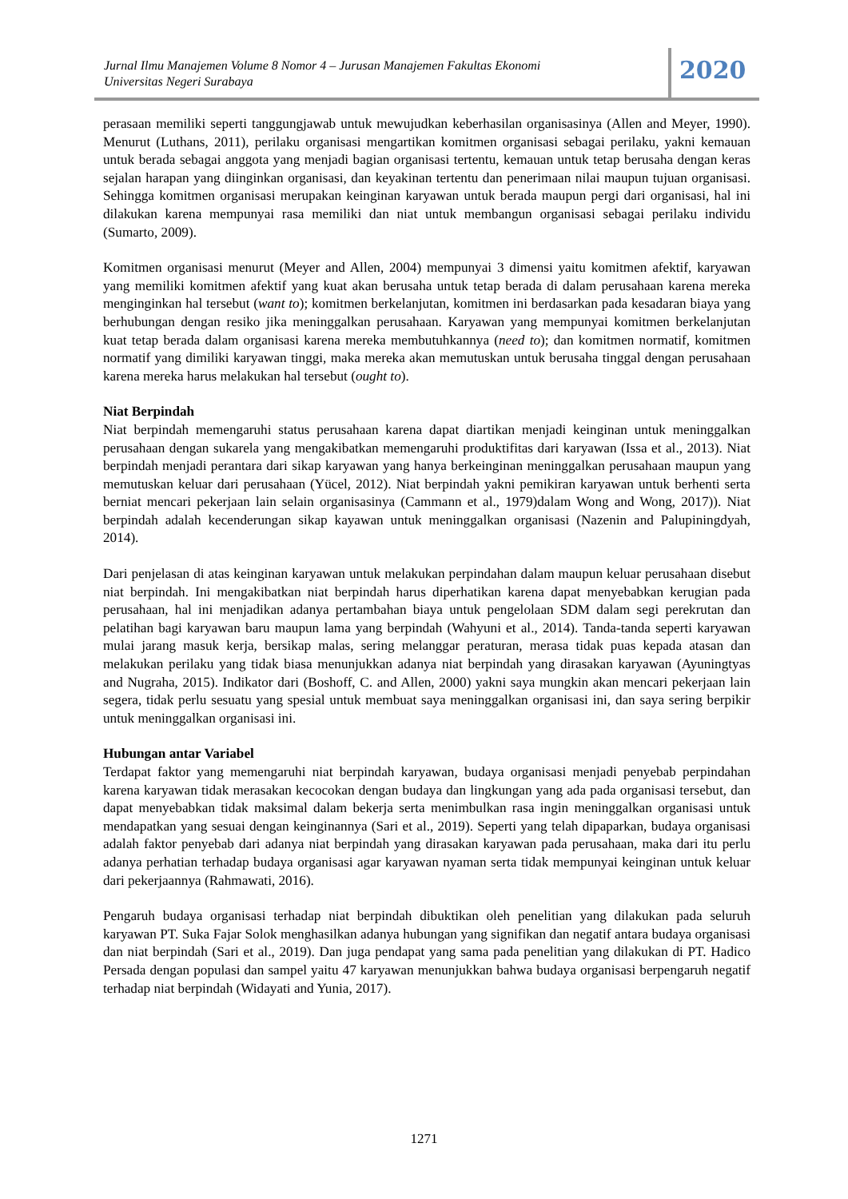Jurnal Ilmu Manajemen Volume 8 Nomor 4 – Jurusan Manajemen Fakultas Ekonomi
Universitas Negeri Surabaya
2020
perasaan memiliki seperti tanggungjawab untuk mewujudkan keberhasilan organisasinya (Allen and Meyer, 1990). Menurut (Luthans, 2011), perilaku organisasi mengartikan komitmen organisasi sebagai perilaku, yakni kemauan untuk berada sebagai anggota yang menjadi bagian organisasi tertentu, kemauan untuk tetap berusaha dengan keras sejalan harapan yang diinginkan organisasi, dan keyakinan tertentu dan penerimaan nilai maupun tujuan organisasi. Sehingga komitmen organisasi merupakan keinginan karyawan untuk berada maupun pergi dari organisasi, hal ini dilakukan karena mempunyai rasa memiliki dan niat untuk membangun organisasi sebagai perilaku individu (Sumarto, 2009).
Komitmen organisasi menurut (Meyer and Allen, 2004) mempunyai 3 dimensi yaitu komitmen afektif, karyawan yang memiliki komitmen afektif yang kuat akan berusaha untuk tetap berada di dalam perusahaan karena mereka menginginkan hal tersebut (want to); komitmen berkelanjutan, komitmen ini berdasarkan pada kesadaran biaya yang berhubungan dengan resiko jika meninggalkan perusahaan. Karyawan yang mempunyai komitmen berkelanjutan kuat tetap berada dalam organisasi karena mereka membutuhkannya (need to); dan komitmen normatif, komitmen normatif yang dimiliki karyawan tinggi, maka mereka akan memutuskan untuk berusaha tinggal dengan perusahaan karena mereka harus melakukan hal tersebut (ought to).
Niat Berpindah
Niat berpindah memengaruhi status perusahaan karena dapat diartikan menjadi keinginan untuk meninggalkan perusahaan dengan sukarela yang mengakibatkan memengaruhi produktifitas dari karyawan (Issa et al., 2013). Niat berpindah menjadi perantara dari sikap karyawan yang hanya berkeinginan meninggalkan perusahaan maupun yang memutuskan keluar dari perusahaan (Yücel, 2012). Niat berpindah yakni pemikiran karyawan untuk berhenti serta berniat mencari pekerjaan lain selain organisasinya (Cammann et al., 1979)dalam Wong and Wong, 2017)). Niat berpindah adalah kecenderungan sikap kayawan untuk meninggalkan organisasi (Nazenin and Palupiningdyah, 2014).
Dari penjelasan di atas keinginan karyawan untuk melakukan perpindahan dalam maupun keluar perusahaan disebut niat berpindah. Ini mengakibatkan niat berpindah harus diperhatikan karena dapat menyebabkan kerugian pada perusahaan, hal ini menjadikan adanya pertambahan biaya untuk pengelolaan SDM dalam segi perekrutan dan pelatihan bagi karyawan baru maupun lama yang berpindah (Wahyuni et al., 2014). Tanda-tanda seperti karyawan mulai jarang masuk kerja, bersikap malas, sering melanggar peraturan, merasa tidak puas kepada atasan dan melakukan perilaku yang tidak biasa menunjukkan adanya niat berpindah yang dirasakan karyawan (Ayuningtyas and Nugraha, 2015). Indikator dari (Boshoff, C. and Allen, 2000) yakni saya mungkin akan mencari pekerjaan lain segera, tidak perlu sesuatu yang spesial untuk membuat saya meninggalkan organisasi ini, dan saya sering berpikir untuk meninggalkan organisasi ini.
Hubungan antar Variabel
Terdapat faktor yang memengaruhi niat berpindah karyawan, budaya organisasi menjadi penyebab perpindahan karena karyawan tidak merasakan kecocokan dengan budaya dan lingkungan yang ada pada organisasi tersebut, dan dapat menyebabkan tidak maksimal dalam bekerja serta menimbulkan rasa ingin meninggalkan organisasi untuk mendapatkan yang sesuai dengan keinginannya (Sari et al., 2019). Seperti yang telah dipaparkan, budaya organisasi adalah faktor penyebab dari adanya niat berpindah yang dirasakan karyawan pada perusahaan, maka dari itu perlu adanya perhatian terhadap budaya organisasi agar karyawan nyaman serta tidak mempunyai keinginan untuk keluar dari pekerjaannya (Rahmawati, 2016).
Pengaruh budaya organisasi terhadap niat berpindah dibuktikan oleh penelitian yang dilakukan pada seluruh karyawan PT. Suka Fajar Solok menghasilkan adanya hubungan yang signifikan dan negatif antara budaya organisasi dan niat berpindah (Sari et al., 2019). Dan juga pendapat yang sama pada penelitian yang dilakukan di PT. Hadico Persada dengan populasi dan sampel yaitu 47 karyawan menunjukkan bahwa budaya organisasi berpengaruh negatif terhadap niat berpindah (Widayati and Yunia, 2017).
1271